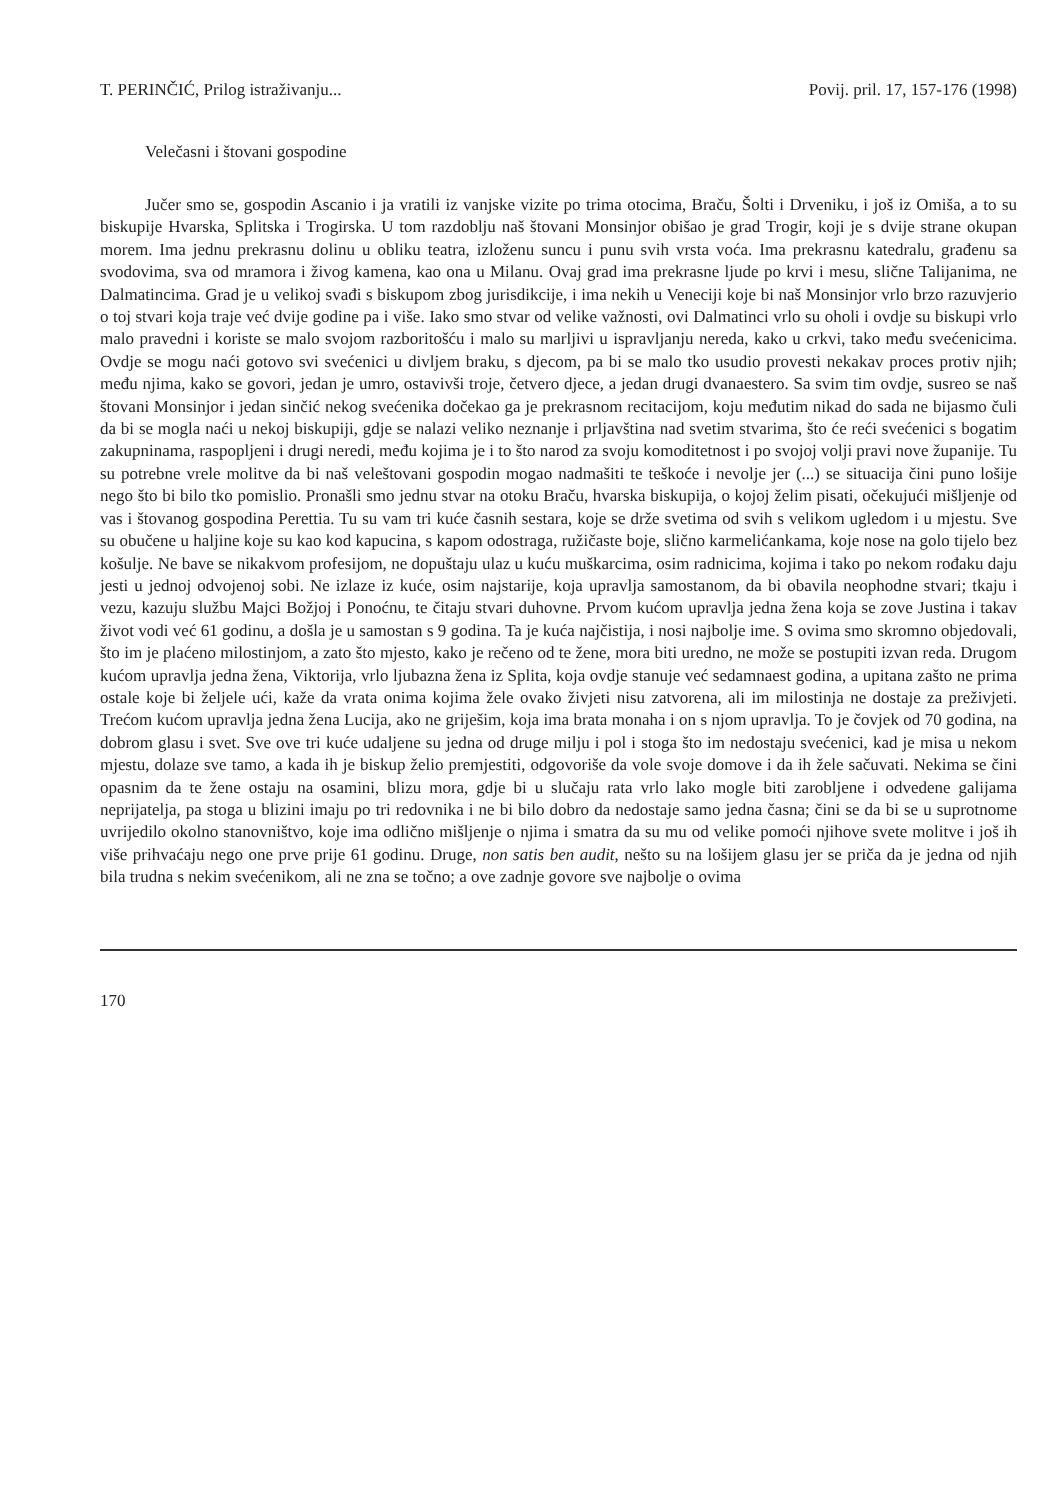T. PERINČIĆ, Prilog istraživanju... Povij. pril. 17, 157-176 (1998)
Velečasni i štovani gospodine
Jučer smo se, gospodin Ascanio i ja vratili iz vanjske vizite po trima otocima, Braču, Šolti i Drveniku, i još iz Omiša, a to su biskupije Hvarska, Splitska i Trogirska. U tom razdoblju naš štovani Monsinjor obišao je grad Trogir, koji je s dvije strane okupan morem. Ima jednu prekrasnu dolinu u obliku teatra, izloženu suncu i punu svih vrsta voća. Ima prekrasnu katedralu, građenu sa svodovima, sva od mramora i živog kamena, kao ona u Milanu. Ovaj grad ima prekrasne ljude po krvi i mesu, slične Talijanima, ne Dalmatincima. Grad je u velikoj svađi s biskupom zbog jurisdikcije, i ima nekih u Veneciji koje bi naš Monsinjor vrlo brzo razuvjerio o toj stvari koja traje već dvije godine pa i više. Iako smo stvar od velike važnosti, ovi Dalmatinci vrlo su oholi i ovdje su biskupi vrlo malo pravedni i koriste se malo svojom razboritošću i malo su marljivi u ispravljanju nereda, kako u crkvi, tako među svećenicima. Ovdje se mogu naći gotovo svi svećenici u divljem braku, s djecom, pa bi se malo tko usudio provesti nekakav proces protiv njih; među njima, kako se govori, jedan je umro, ostavivši troje, četvero djece, a jedan drugi dvanaestero. Sa svim tim ovdje, susreo se naš štovani Monsinjor i jedan sinčić nekog svećenika dočekao ga je prekrasnom recitacijom, koju međutim nikad do sada ne bijasmo čuli da bi se mogla naći u nekoj biskupiji, gdje se nalazi veliko neznanje i prljavština nad svetim stvarima, što će reći svećenici s bogatim zakupninama, raspopljeni i drugi neredi, među kojima je i to što narod za svoju komoditetnost i po svojoj volji pravi nove županije. Tu su potrebne vrele molitve da bi naš veleštovani gospodin mogao nadmašiti te teškoće i nevolje jer (...) se situacija čini puno lošije nego što bi bilo tko pomislio. Pronašli smo jednu stvar na otoku Braču, hvarska biskupija, o kojoj želim pisati, očekujući mišljenje od vas i štovanog gospodina Perettia. Tu su vam tri kuće časnih sestara, koje se drže svetima od svih s velikom ugledom i u mjestu. Sve su obučene u haljine koje su kao kod kapucina, s kapom odostraga, ružičaste boje, slično karmelićankama, koje nose na golo tijelo bez košulje. Ne bave se nikakvom profesijom, ne dopuštaju ulaz u kuću muškarcima, osim radnicima, kojima i tako po nekom rođaku daju jesti u jednoj odvojenoj sobi. Ne izlaze iz kuće, osim najstarije, koja upravlja samostanom, da bi obavila neophodne stvari; tkaju i vezu, kazuju službu Majci Božjoj i Ponoćnu, te čitaju stvari duhovne. Prvom kućom upravlja jedna žena koja se zove Justina i takav život vodi već 61 godinu, a došla je u samostan s 9 godina. Ta je kuća najčistija, i nosi najbolje ime. S ovima smo skromno objedovali, što im je plaćeno milostinjom, a zato što mjesto, kako je rečeno od te žene, mora biti uredno, ne može se postupiti izvan reda. Drugom kućom upravlja jedna žena, Viktorija, vrlo ljubazna žena iz Splita, koja ovdje stanuje već sedamnaest godina, a upitana zašto ne prima ostale koje bi željele ući, kaže da vrata onima kojima žele ovako živjeti nisu zatvorena, ali im milostinja ne dostaje za preživjeti. Trećom kućom upravlja jedna žena Lucija, ako ne griješim, koja ima brata monaha i on s njom upravlja. To je čovjek od 70 godina, na dobrom glasu i svet. Sve ove tri kuće udaljene su jedna od druge milju i pol i stoga što im nedostaju svećenici, kad je misa u nekom mjestu, dolaze sve tamo, a kada ih je biskup želio premjestiti, odgovoriše da vole svoje domove i da ih žele sačuvati. Nekima se čini opasnim da te žene ostaju na osamini, blizu mora, gdje bi u slučaju rata vrlo lako mogle biti zarobljene i odvedene galijama neprijatelja, pa stoga u blizini imaju po tri redovnika i ne bi bilo dobro da nedostaje samo jedna časna; čini se da bi se u suprotnome uvrijedilo okolno stanovništvo, koje ima odlično mišljenje o njima i smatra da su mu od velike pomoći njihove svete molitve i još ih više prihvaćaju nego one prve prije 61 godinu. Druge, non satis ben audit, nešto su na lošijem glasu jer se priča da je jedna od njih bila trudna s nekim svećenikom, ali ne zna se točno; a ove zadnje govore sve najbolje o ovima
170